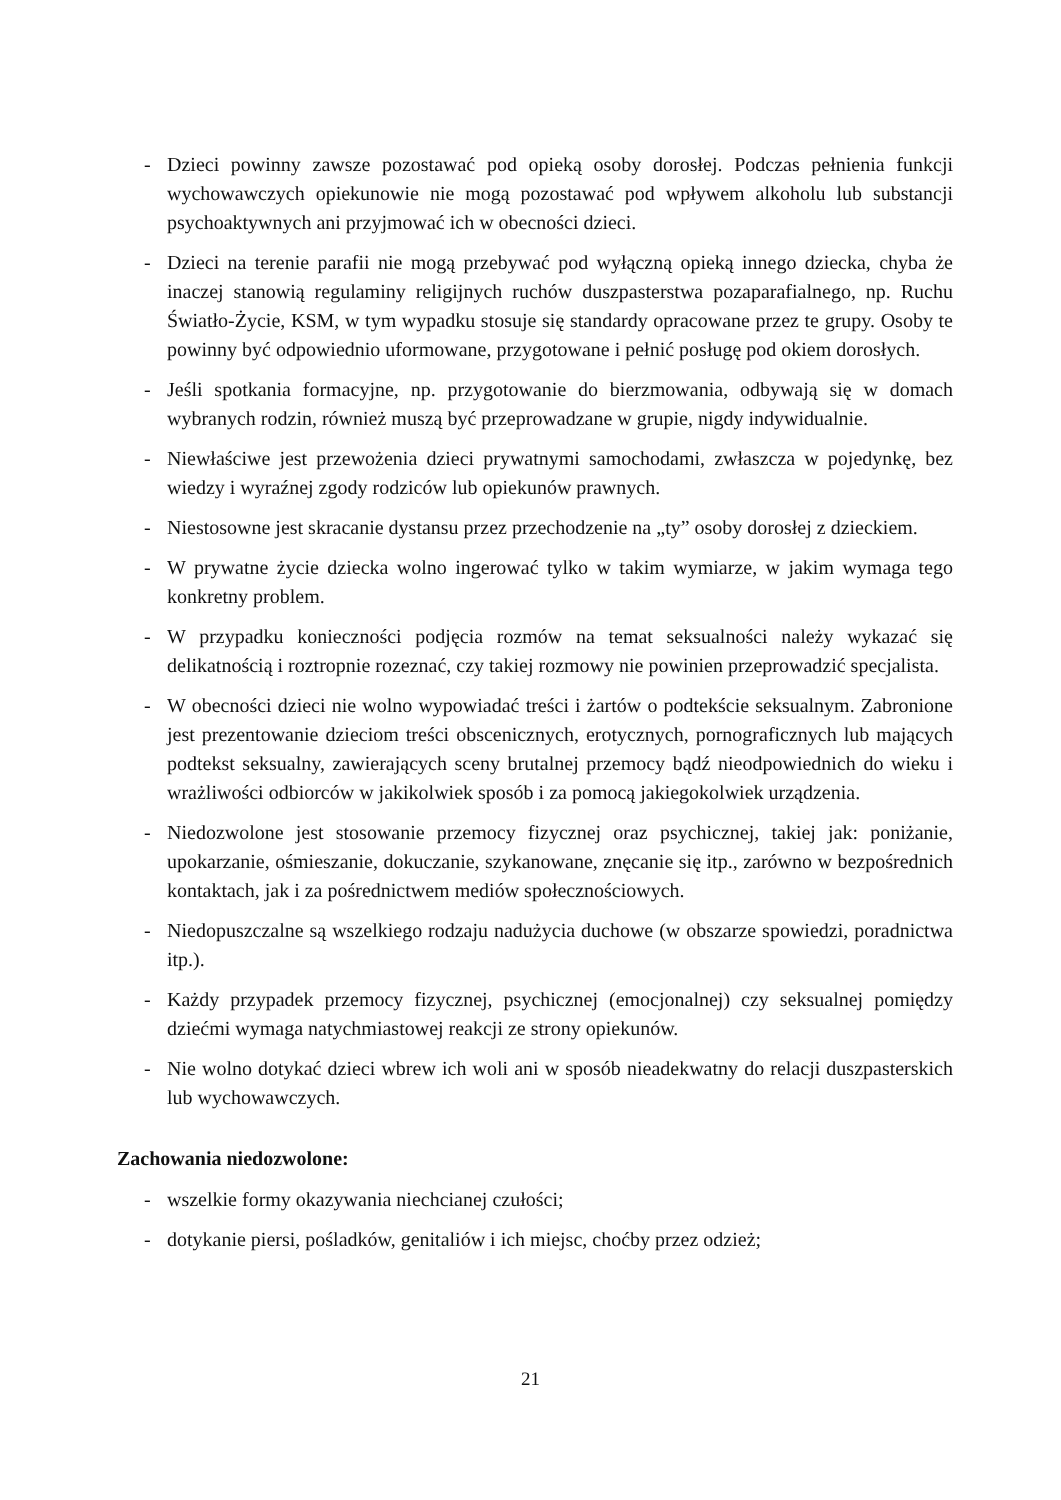- Dzieci powinny zawsze pozostawać pod opieką osoby dorosłej. Podczas pełnienia funkcji wychowawczych opiekunowie nie mogą pozostawać pod wpływem alkoholu lub substancji psychoaktywnych ani przyjmować ich w obecności dzieci.
- Dzieci na terenie parafii nie mogą przebywać pod wyłączną opieką innego dziecka, chyba że inaczej stanowią regulaminy religijnych ruchów duszpasterstwa pozaparafialnego, np. Ruchu Światło-Życie, KSM, w tym wypadku stosuje się standardy opracowane przez te grupy. Osoby te powinny być odpowiednio uformowane, przygotowane i pełnić posługę pod okiem dorosłych.
- Jeśli spotkania formacyjne, np. przygotowanie do bierzmowania, odbywają się w domach wybranych rodzin, również muszą być przeprowadzane w grupie, nigdy indywidualnie.
- Niewłaściwe jest przewożenia dzieci prywatnymi samochodami, zwłaszcza w pojedynkę, bez wiedzy i wyraźnej zgody rodziców lub opiekunów prawnych.
- Niestosowne jest skracanie dystansu przez przechodzenie na „ty” osoby dorosłej z dzieckiem.
- W prywatne życie dziecka wolno ingerować tylko w takim wymiarze, w jakim wymaga tego konkretny problem.
- W przypadku konieczności podjęcia rozmów na temat seksualności należy wykazać się delikatnością i roztropnie rozeznać, czy takiej rozmowy nie powinien przeprowadzić specjalista.
- W obecności dzieci nie wolno wypowiadać treści i żartów o podtekście seksualnym. Zabronione jest prezentowanie dzieciom treści obscenicznych, erotycznych, pornograficznych lub mających podtekst seksualny, zawierających sceny brutalnej przemocy bądź nieodpowiednich do wieku i wrażliwości odbiorców w jakikolwiek sposób i za pomocą jakiegokolwiek urządzenia.
- Niedozwolone jest stosowanie przemocy fizycznej oraz psychicznej, takiej jak: poniżanie, upokarzanie, ośmieszanie, dokuczanie, szykanowane, znęcanie się itp., zarówno w bezpośrednich kontaktach, jak i za pośrednictwem mediów społecznościowych.
- Niedopuszczalne są wszelkiego rodzaju nadużycia duchowe (w obszarze spowiedzi, poradnictwa itp.).
- Każdy przypadek przemocy fizycznej, psychicznej (emocjonalnej) czy seksualnej pomiędzy dziećmi wymaga natychmiastowej reakcji ze strony opiekunów.
- Nie wolno dotykać dzieci wbrew ich woli ani w sposób nieadekwatny do relacji duszpasterskich lub wychowawczych.
Zachowania niedozwolone:
- wszelkie formy okazywania niechcianej czułości;
- dotykanie piersi, pośladków, genitaliów i ich miejsc, choćby przez odzież;
21